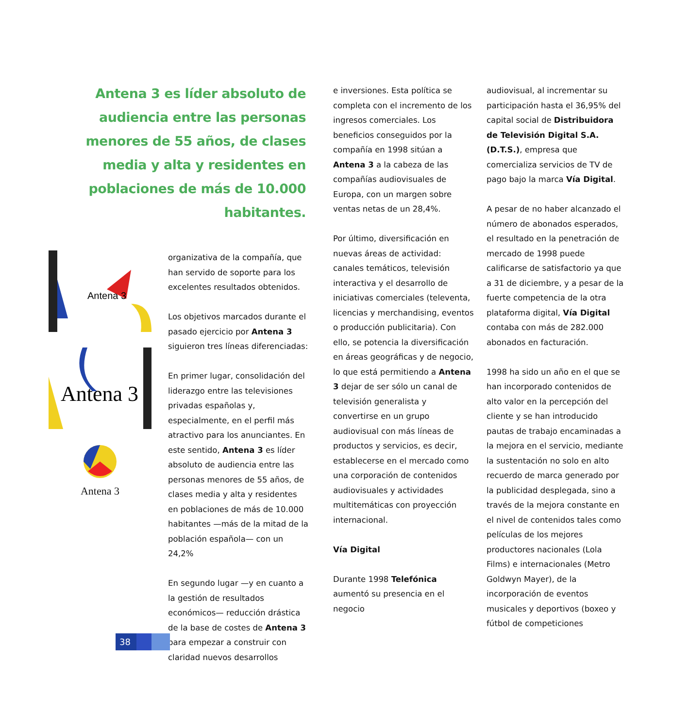Antena 3 es líder absoluto de audiencia entre las personas menores de 55 años, de clases media y alta y residentes en poblaciones de más de 10.000 habitantes.
Antena 3
Antena 3
Antena 3
organizativa de la compañía, que han servido de soporte para los excelentes resultados obtenidos.
Los objetivos marcados durante el pasado ejercicio por Antena 3 siguieron tres líneas diferenciadas:
En primer lugar, consolidación del liderazgo entre las televisiones privadas españolas y, especialmente, en el perfil más atractivo para los anunciantes. En este sentido, Antena 3 es líder absoluto de audiencia entre las personas menores de 55 años, de clases media y alta y residentes en poblaciones de más de 10.000 habitantes —más de la mitad de la población española— con un 24,2%
En segundo lugar —y en cuanto a la gestión de resultados económicos— reducción drástica de la base de costes de Antena 3 para empezar a construir con claridad nuevos desarrollos
e inversiones. Esta política se completa con el incremento de los ingresos comerciales. Los beneficios conseguidos por la compañía en 1998 sitúan a Antena 3 a la cabeza de las compañías audiovisuales de Europa, con un margen sobre ventas netas de un 28,4%.
Por último, diversificación en nuevas áreas de actividad: canales temáticos, televisión interactiva y el desarrollo de iniciativas comerciales (televenta, licencias y merchandising, eventos o producción publicitaria). Con ello, se potencia la diversificación en áreas geográficas y de negocio, lo que está permitiendo a Antena 3 dejar de ser sólo un canal de televisión generalista y convertirse en un grupo audiovisual con más líneas de productos y servicios, es decir, establecerse en el mercado como una corporación de contenidos audiovisuales y actividades multitemáticas con proyección internacional.
Vía Digital
Durante 1998 Telefónica aumentó su presencia en el negocio
audiovisual, al incrementar su participación hasta el 36,95% del capital social de Distribuidora de Televisión Digital S.A. (D.T.S.), empresa que comercializa servicios de TV de pago bajo la marca Vía Digital.
A pesar de no haber alcanzado el número de abonados esperados, el resultado en la penetración de mercado de 1998 puede calificarse de satisfactorio ya que a 31 de diciembre, y a pesar de la fuerte competencia de la otra plataforma digital, Vía Digital contaba con más de 282.000 abonados en facturación.
1998 ha sido un año en el que se han incorporado contenidos de alto valor en la percepción del cliente y se han introducido pautas de trabajo encaminadas a la mejora en el servicio, mediante la sustentación no solo en alto recuerdo de marca generado por la publicidad desplegada, sino a través de la mejora constante en el nivel de contenidos tales como películas de los mejores productores nacionales (Lola Films) e internacionales (Metro Goldwyn Mayer), de la incorporación de eventos musicales y deportivos (boxeo y fútbol de competiciones
38